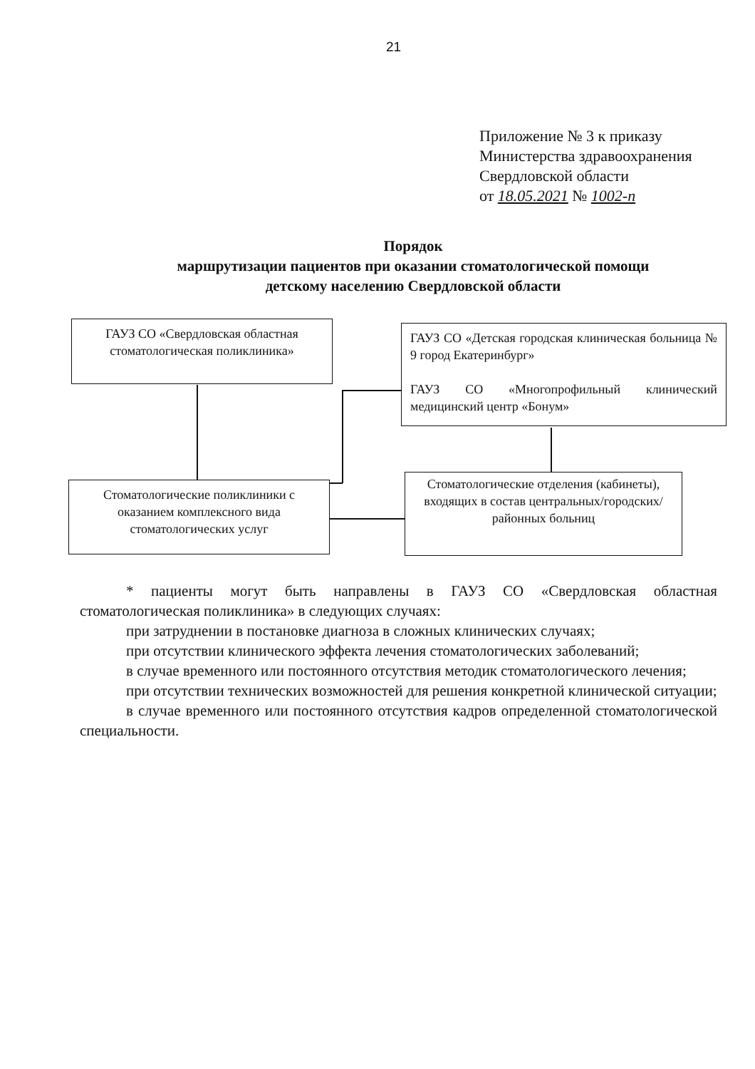21
Приложение № 3 к приказу
Министерства здравоохранения
Свердловской области
от 18.05.2021 № 1002-п
Порядок
маршрутизации пациентов при оказании стоматологической помощи
детскому населению Свердловской области
ГАУЗ СО «Свердловская областная стоматологическая поликлиника»
ГАУЗ СО «Детская городская клиническая больница № 9 город Екатеринбург»
ГАУЗ СО «Многопрофильный клинический медицинский центр «Бонум»
Стоматологические поликлиники с оказанием комплексного вида стоматологических услуг
Стоматологические отделения (кабинеты), входящих в состав центральных/городских/районных больниц
* пациенты могут быть направлены в ГАУЗ СО «Свердловская областная стоматологическая поликлиника» в следующих случаях:
при затруднении в постановке диагноза в сложных клинических случаях;
при отсутствии клинического эффекта лечения стоматологических заболеваний;
в случае временного или постоянного отсутствия методик стоматологического лечения;
при отсутствии технических возможностей для решения конкретной клинической ситуации;
в случае временного или постоянного отсутствия кадров определенной стоматологической специальности.